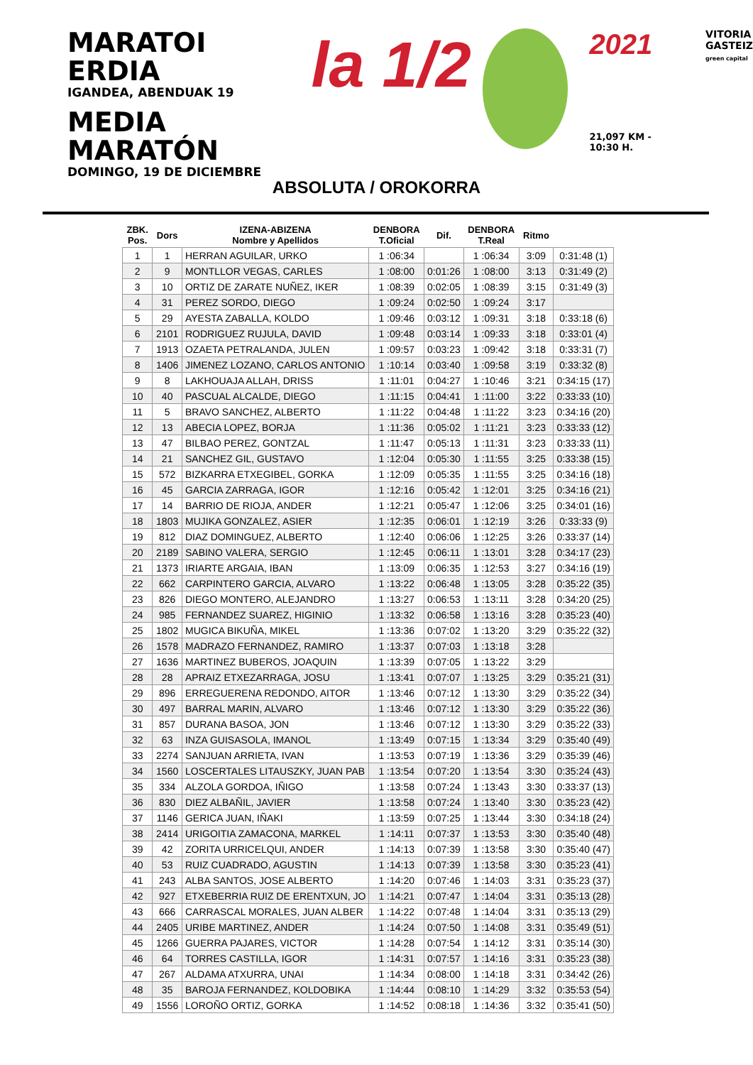MARATOI ERDIA
IGANDEA, ABENDUAK 19
MEDIA MARATÓN
DOMINGO, 19 DE DICIEMBRE
la 1/2
2021
21,097 KM - 10:30 H.
VITORIA
GASTEIZ
green capital
ABSOLUTA / OROKORRA
| ZBK. Pos. | Dors | IZENA-ABIZENA Nombre y Apellidos | DENBORA T.Oficial | Dif. | DENBORA T.Real | Ritmo | |
| --- | --- | --- | --- | --- | --- | --- | --- |
| 1 | 1 | HERRAN AGUILAR, URKO | 1 :06:34 | | 1 :06:34 | 3:09 | 0:31:48 (1) |
| 2 | 9 | MONTLLOR VEGAS, CARLES | 1 :08:00 | 0:01:26 | 1 :08:00 | 3:13 | 0:31:49 (2) |
| 3 | 10 | ORTIZ DE ZARATE NUÑEZ, IKER | 1 :08:39 | 0:02:05 | 1 :08:39 | 3:15 | 0:31:49 (3) |
| 4 | 31 | PEREZ SORDO, DIEGO | 1 :09:24 | 0:02:50 | 1 :09:24 | 3:17 | |
| 5 | 29 | AYESTA ZABALLA, KOLDO | 1 :09:46 | 0:03:12 | 1 :09:31 | 3:18 | 0:33:18 (6) |
| 6 | 2101 | RODRIGUEZ RUJULA, DAVID | 1 :09:48 | 0:03:14 | 1 :09:33 | 3:18 | 0:33:01 (4) |
| 7 | 1913 | OZAETA PETRALANDA, JULEN | 1 :09:57 | 0:03:23 | 1 :09:42 | 3:18 | 0:33:31 (7) |
| 8 | 1406 | JIMENEZ LOZANO, CARLOS ANTONIO | 1 :10:14 | 0:03:40 | 1 :09:58 | 3:19 | 0:33:32 (8) |
| 9 | 8 | LAKHOUAJA ALLAH, DRISS | 1 :11:01 | 0:04:27 | 1 :10:46 | 3:21 | 0:34:15 (17) |
| 10 | 40 | PASCUAL ALCALDE, DIEGO | 1 :11:15 | 0:04:41 | 1 :11:00 | 3:22 | 0:33:33 (10) |
| 11 | 5 | BRAVO SANCHEZ, ALBERTO | 1 :11:22 | 0:04:48 | 1 :11:22 | 3:23 | 0:34:16 (20) |
| 12 | 13 | ABECIA LOPEZ, BORJA | 1 :11:36 | 0:05:02 | 1 :11:21 | 3:23 | 0:33:33 (12) |
| 13 | 47 | BILBAO PEREZ, GONTZAL | 1 :11:47 | 0:05:13 | 1 :11:31 | 3:23 | 0:33:33 (11) |
| 14 | 21 | SANCHEZ GIL, GUSTAVO | 1 :12:04 | 0:05:30 | 1 :11:55 | 3:25 | 0:33:38 (15) |
| 15 | 572 | BIZKARRA ETXEGIBEL, GORKA | 1 :12:09 | 0:05:35 | 1 :11:55 | 3:25 | 0:34:16 (18) |
| 16 | 45 | GARCIA ZARRAGA, IGOR | 1 :12:16 | 0:05:42 | 1 :12:01 | 3:25 | 0:34:16 (21) |
| 17 | 14 | BARRIO DE RIOJA, ANDER | 1 :12:21 | 0:05:47 | 1 :12:06 | 3:25 | 0:34:01 (16) |
| 18 | 1803 | MUJIKA GONZALEZ, ASIER | 1 :12:35 | 0:06:01 | 1 :12:19 | 3:26 | 0:33:33 (9) |
| 19 | 812 | DIAZ DOMINGUEZ, ALBERTO | 1 :12:40 | 0:06:06 | 1 :12:25 | 3:26 | 0:33:37 (14) |
| 20 | 2189 | SABINO VALERA, SERGIO | 1 :12:45 | 0:06:11 | 1 :13:01 | 3:28 | 0:34:17 (23) |
| 21 | 1373 | IRIARTE ARGAIA, IBAN | 1 :13:09 | 0:06:35 | 1 :12:53 | 3:27 | 0:34:16 (19) |
| 22 | 662 | CARPINTERO GARCIA, ALVARO | 1 :13:22 | 0:06:48 | 1 :13:05 | 3:28 | 0:35:22 (35) |
| 23 | 826 | DIEGO MONTERO, ALEJANDRO | 1 :13:27 | 0:06:53 | 1 :13:11 | 3:28 | 0:34:20 (25) |
| 24 | 985 | FERNANDEZ SUAREZ, HIGINIO | 1 :13:32 | 0:06:58 | 1 :13:16 | 3:28 | 0:35:23 (40) |
| 25 | 1802 | MUGICA BIKUÑA, MIKEL | 1 :13:36 | 0:07:02 | 1 :13:20 | 3:29 | 0:35:22 (32) |
| 26 | 1578 | MADRAZO FERNANDEZ, RAMIRO | 1 :13:37 | 0:07:03 | 1 :13:18 | 3:28 | |
| 27 | 1636 | MARTINEZ BUBEROS, JOAQUIN | 1 :13:39 | 0:07:05 | 1 :13:22 | 3:29 | |
| 28 | 28 | APRAIZ ETXEZARRAGA, JOSU | 1 :13:41 | 0:07:07 | 1 :13:25 | 3:29 | 0:35:21 (31) |
| 29 | 896 | ERREGUERENA REDONDO, AITOR | 1 :13:46 | 0:07:12 | 1 :13:30 | 3:29 | 0:35:22 (34) |
| 30 | 497 | BARRAL MARIN, ALVARO | 1 :13:46 | 0:07:12 | 1 :13:30 | 3:29 | 0:35:22 (36) |
| 31 | 857 | DURANA BASOA, JON | 1 :13:46 | 0:07:12 | 1 :13:30 | 3:29 | 0:35:22 (33) |
| 32 | 63 | INZA GUISASOLA, IMANOL | 1 :13:49 | 0:07:15 | 1 :13:34 | 3:29 | 0:35:40 (49) |
| 33 | 2274 | SANJUAN ARRIETA, IVAN | 1 :13:53 | 0:07:19 | 1 :13:36 | 3:29 | 0:35:39 (46) |
| 34 | 1560 | LOSCERTALES LITAUSZKY, JUAN PAB | 1 :13:54 | 0:07:20 | 1 :13:54 | 3:30 | 0:35:24 (43) |
| 35 | 334 | ALZOLA GORDOA, IÑIGO | 1 :13:58 | 0:07:24 | 1 :13:43 | 3:30 | 0:33:37 (13) |
| 36 | 830 | DIEZ ALBAÑIL, JAVIER | 1 :13:58 | 0:07:24 | 1 :13:40 | 3:30 | 0:35:23 (42) |
| 37 | 1146 | GERICA JUAN, IÑAKI | 1 :13:59 | 0:07:25 | 1 :13:44 | 3:30 | 0:34:18 (24) |
| 38 | 2414 | URIGOITIA ZAMACONA, MARKEL | 1 :14:11 | 0:07:37 | 1 :13:53 | 3:30 | 0:35:40 (48) |
| 39 | 42 | ZORITA URRICELQUI, ANDER | 1 :14:13 | 0:07:39 | 1 :13:58 | 3:30 | 0:35:40 (47) |
| 40 | 53 | RUIZ CUADRADO, AGUSTIN | 1 :14:13 | 0:07:39 | 1 :13:58 | 3:30 | 0:35:23 (41) |
| 41 | 243 | ALBA SANTOS, JOSE ALBERTO | 1 :14:20 | 0:07:46 | 1 :14:03 | 3:31 | 0:35:23 (37) |
| 42 | 927 | ETXEBERRIA RUIZ DE ERENTXUN, JO | 1 :14:21 | 0:07:47 | 1 :14:04 | 3:31 | 0:35:13 (28) |
| 43 | 666 | CARRASCAL MORALES, JUAN ALBER | 1 :14:22 | 0:07:48 | 1 :14:04 | 3:31 | 0:35:13 (29) |
| 44 | 2405 | URIBE MARTINEZ, ANDER | 1 :14:24 | 0:07:50 | 1 :14:08 | 3:31 | 0:35:49 (51) |
| 45 | 1266 | GUERRA PAJARES, VICTOR | 1 :14:28 | 0:07:54 | 1 :14:12 | 3:31 | 0:35:14 (30) |
| 46 | 64 | TORRES CASTILLA, IGOR | 1 :14:31 | 0:07:57 | 1 :14:16 | 3:31 | 0:35:23 (38) |
| 47 | 267 | ALDAMA ATXURRA, UNAI | 1 :14:34 | 0:08:00 | 1 :14:18 | 3:31 | 0:34:42 (26) |
| 48 | 35 | BAROJA FERNANDEZ, KOLDOBIKA | 1 :14:44 | 0:08:10 | 1 :14:29 | 3:32 | 0:35:53 (54) |
| 49 | 1556 | LOROÑO ORTIZ, GORKA | 1 :14:52 | 0:08:18 | 1 :14:36 | 3:32 | 0:35:41 (50) |